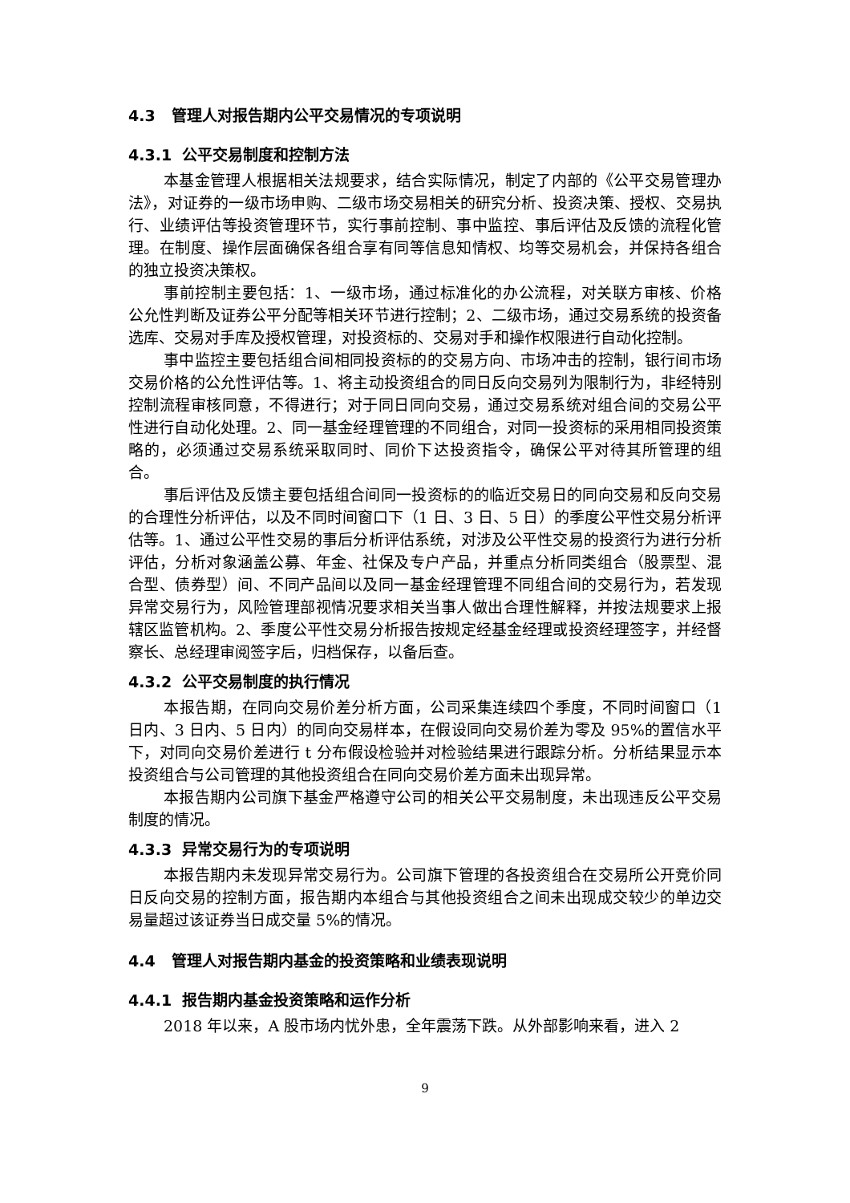4.3 管理人对报告期内公平交易情况的专项说明
4.3.1 公平交易制度和控制方法
本基金管理人根据相关法规要求，结合实际情况，制定了内部的《公平交易管理办法》，对证券的一级市场申购、二级市场交易相关的研究分析、投资决策、授权、交易执行、业绩评估等投资管理环节，实行事前控制、事中监控、事后评估及反馈的流程化管理。在制度、操作层面确保各组合享有同等信息知情权、均等交易机会，并保持各组合的独立投资决策权。
事前控制主要包括：1、一级市场，通过标准化的办公流程，对关联方审核、价格公允性判断及证券公平分配等相关环节进行控制；2、二级市场，通过交易系统的投资备选库、交易对手库及授权管理，对投资标的、交易对手和操作权限进行自动化控制。
事中监控主要包括组合间相同投资标的的交易方向、市场冲击的控制，银行间市场交易价格的公允性评估等。1、将主动投资组合的同日反向交易列为限制行为，非经特别控制流程审核同意，不得进行；对于同日同向交易，通过交易系统对组合间的交易公平性进行自动化处理。2、同一基金经理管理的不同组合，对同一投资标的采用相同投资策略的，必须通过交易系统采取同时、同价下达投资指令，确保公平对待其所管理的组合。
事后评估及反馈主要包括组合间同一投资标的的临近交易日的同向交易和反向交易的合理性分析评估，以及不同时间窗口下（1 日、3 日、5 日）的季度公平性交易分析评估等。1、通过公平性交易的事后分析评估系统，对涉及公平性交易的投资行为进行分析评估，分析对象涵盖公募、年金、社保及专户产品，并重点分析同类组合（股票型、混合型、债券型）间、不同产品间以及同一基金经理管理不同组合间的交易行为，若发现异常交易行为，风险管理部视情况要求相关当事人做出合理性解释，并按法规要求上报辖区监管机构。2、季度公平性交易分析报告按规定经基金经理或投资经理签字，并经督察长、总经理审阅签字后，归档保存，以备后查。
4.3.2 公平交易制度的执行情况
本报告期，在同向交易价差分析方面，公司采集连续四个季度，不同时间窗口（1 日内、3 日内、5 日内）的同向交易样本，在假设同向交易价差为零及 95%的置信水平下，对同向交易价差进行 t 分布假设检验并对检验结果进行跟踪分析。分析结果显示本投资组合与公司管理的其他投资组合在同向交易价差方面未出现异常。
本报告期内公司旗下基金严格遵守公司的相关公平交易制度，未出现违反公平交易制度的情况。
4.3.3 异常交易行为的专项说明
本报告期内未发现异常交易行为。公司旗下管理的各投资组合在交易所公开竞价同日反向交易的控制方面，报告期内本组合与其他投资组合之间未出现成交较少的单边交易量超过该证券当日成交量 5%的情况。
4.4 管理人对报告期内基金的投资策略和业绩表现说明
4.4.1 报告期内基金投资策略和运作分析
2018 年以来，A 股市场内忧外患，全年震荡下跌。从外部影响来看，进入 2
9